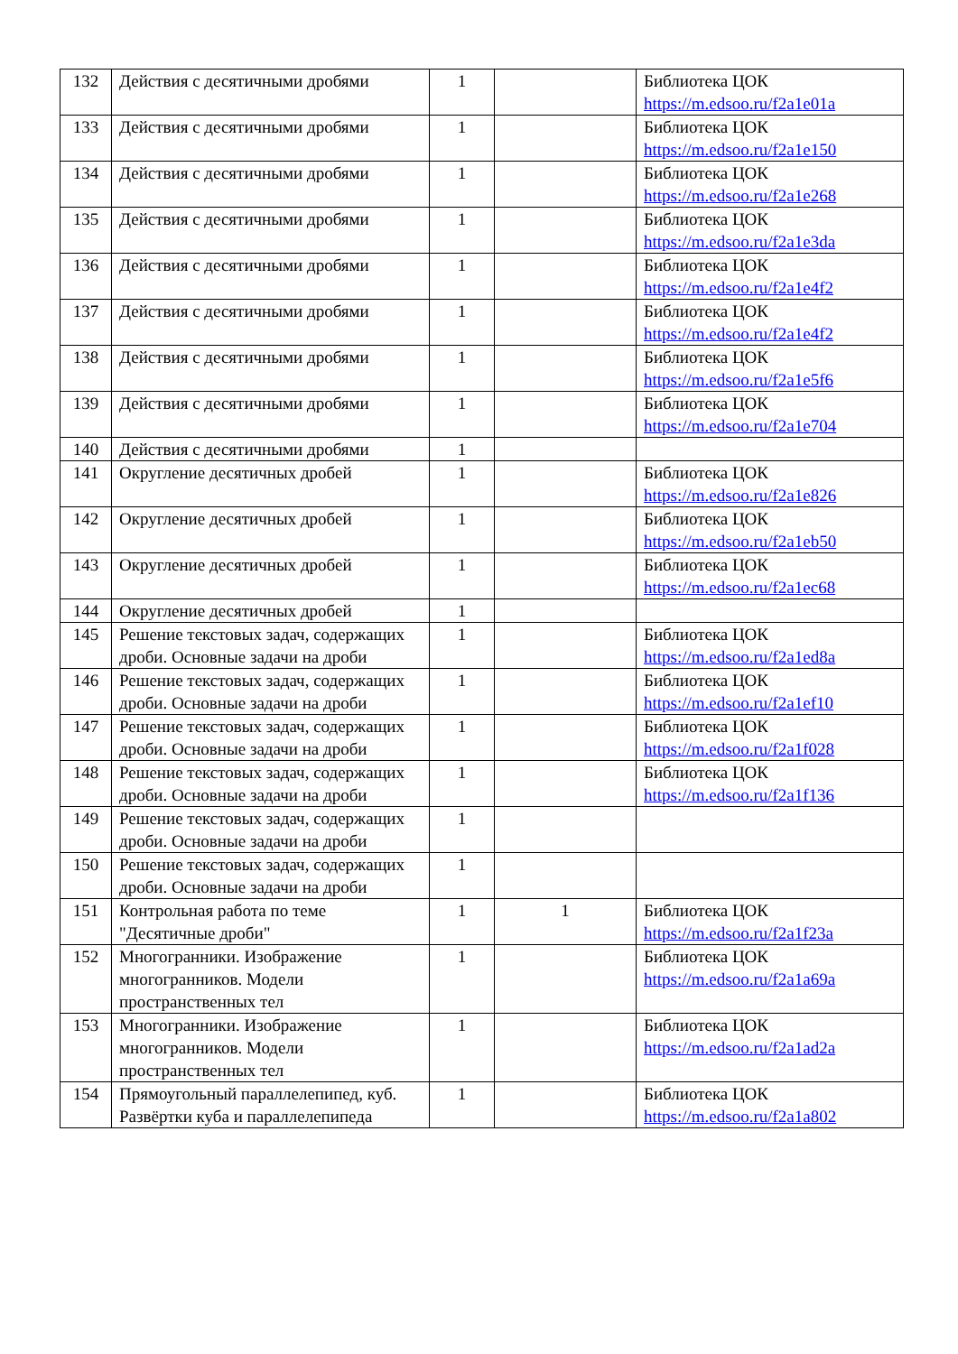| 132 | Действия с десятичными дробями | 1 | | Библиотека ЦОК https://m.edsoo.ru/f2a1e01a |
| 133 | Действия с десятичными дробями | 1 | | Библиотека ЦОК https://m.edsoo.ru/f2a1e150 |
| 134 | Действия с десятичными дробями | 1 | | Библиотека ЦОК https://m.edsoo.ru/f2a1e268 |
| 135 | Действия с десятичными дробями | 1 | | Библиотека ЦОК https://m.edsoo.ru/f2a1e3da |
| 136 | Действия с десятичными дробями | 1 | | Библиотека ЦОК https://m.edsoo.ru/f2a1e4f2 |
| 137 | Действия с десятичными дробями | 1 | | Библиотека ЦОК https://m.edsoo.ru/f2a1e4f2 |
| 138 | Действия с десятичными дробями | 1 | | Библиотека ЦОК https://m.edsoo.ru/f2a1e5f6 |
| 139 | Действия с десятичными дробями | 1 | | Библиотека ЦОК https://m.edsoo.ru/f2a1e704 |
| 140 | Действия с десятичными дробями | 1 | | |
| 141 | Округление десятичных дробей | 1 | | Библиотека ЦОК https://m.edsoo.ru/f2a1e826 |
| 142 | Округление десятичных дробей | 1 | | Библиотека ЦОК https://m.edsoo.ru/f2a1eb50 |
| 143 | Округление десятичных дробей | 1 | | Библиотека ЦОК https://m.edsoo.ru/f2a1ec68 |
| 144 | Округление десятичных дробей | 1 | | |
| 145 | Решение текстовых задач, содержащих дроби. Основные задачи на дроби | 1 | | Библиотека ЦОК https://m.edsoo.ru/f2a1ed8a |
| 146 | Решение текстовых задач, содержащих дроби. Основные задачи на дроби | 1 | | Библиотека ЦОК https://m.edsoo.ru/f2a1ef10 |
| 147 | Решение текстовых задач, содержащих дроби. Основные задачи на дроби | 1 | | Библиотека ЦОК https://m.edsoo.ru/f2a1f028 |
| 148 | Решение текстовых задач, содержащих дроби. Основные задачи на дроби | 1 | | Библиотека ЦОК https://m.edsoo.ru/f2a1f136 |
| 149 | Решение текстовых задач, содержащих дроби. Основные задачи на дроби | 1 | | |
| 150 | Решение текстовых задач, содержащих дроби. Основные задачи на дроби | 1 | | |
| 151 | Контрольная работа по теме "Десятичные дроби" | 1 | 1 | Библиотека ЦОК https://m.edsoo.ru/f2a1f23a |
| 152 | Многогранники. Изображение многогранников. Модели пространственных тел | 1 | | Библиотека ЦОК https://m.edsoo.ru/f2a1a69a |
| 153 | Многогранники. Изображение многогранников. Модели пространственных тел | 1 | | Библиотека ЦОК https://m.edsoo.ru/f2a1ad2a |
| 154 | Прямоугольный параллелепипед, куб. Развёртки куба и параллелепипеда | 1 | | Библиотека ЦОК https://m.edsoo.ru/f2a1a802 |